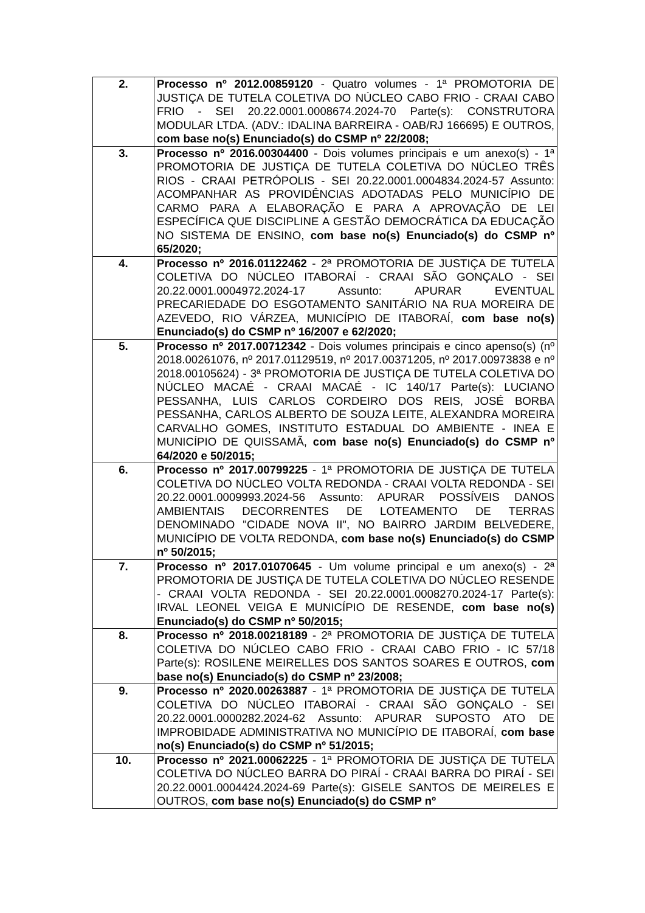| 2. | Processo nº 2012.00859120 - Quatro volumes - 1ª PROMOTORIA DE JUSTIÇA DE TUTELA COLETIVA DO NÚCLEO CABO FRIO - CRAAI CABO FRIO - SEI 20.22.0001.0008674.2024-70 Parte(s): CONSTRUTORA MODULAR LTDA. (ADV.: IDALINA BARREIRA - OAB/RJ 166695) E OUTROS, com base no(s) Enunciado(s) do CSMP nº 22/2008; |
| 3. | Processo nº 2016.00304400 - Dois volumes principais e um anexo(s) - 1ª PROMOTORIA DE JUSTIÇA DE TUTELA COLETIVA DO NÚCLEO TRÊS RIOS - CRAAI PETRÓPOLIS - SEI 20.22.0001.0004834.2024-57 Assunto: ACOMPANHAR AS PROVIDÊNCIAS ADOTADAS PELO MUNICÍPIO DE CARMO PARA A ELABORAÇÃO E PARA A APROVAÇÃO DE LEI ESPECÍFICA QUE DISCIPLINE A GESTÃO DEMOCRÁTICA DA EDUCAÇÃO NO SISTEMA DE ENSINO, com base no(s) Enunciado(s) do CSMP nº 65/2020; |
| 4. | Processo nº 2016.01122462 - 2ª PROMOTORIA DE JUSTIÇA DE TUTELA COLETIVA DO NÚCLEO ITABORAÍ - CRAAI SÃO GONÇALO - SEI 20.22.0001.0004972.2024-17 Assunto: APURAR EVENTUAL PRECARIEDADE DO ESGOTAMENTO SANITÁRIO NA RUA MOREIRA DE AZEVEDO, RIO VÁRZEA, MUNICÍPIO DE ITABORAÍ, com base no(s) Enunciado(s) do CSMP nº 16/2007 e 62/2020; |
| 5. | Processo nº 2017.00712342 - Dois volumes principais e cinco apenso(s) (nº 2018.00261076, nº 2017.01129519, nº 2017.00371205, nº 2017.00973838 e nº 2018.00105624) - 3ª PROMOTORIA DE JUSTIÇA DE TUTELA COLETIVA DO NÚCLEO MACAÉ - CRAAI MACAÉ - IC 140/17 Parte(s): LUCIANO PESSANHA, LUIS CARLOS CORDEIRO DOS REIS, JOSÉ BORBA PESSANHA, CARLOS ALBERTO DE SOUZA LEITE, ALEXANDRA MOREIRA CARVALHO GOMES, INSTITUTO ESTADUAL DO AMBIENTE - INEA E MUNICÍPIO DE QUISSAMÃ, com base no(s) Enunciado(s) do CSMP nº 64/2020 e 50/2015; |
| 6. | Processo nº 2017.00799225 - 1ª PROMOTORIA DE JUSTIÇA DE TUTELA COLETIVA DO NÚCLEO VOLTA REDONDA - CRAAI VOLTA REDONDA - SEI 20.22.0001.0009993.2024-56 Assunto: APURAR POSSÍVEIS DANOS AMBIENTAIS DECORRENTES DE LOTEAMENTO DE TERRAS DENOMINADO "CIDADE NOVA II", NO BAIRRO JARDIM BELVEDERE, MUNICÍPIO DE VOLTA REDONDA, com base no(s) Enunciado(s) do CSMP nº 50/2015; |
| 7. | Processo nº 2017.01070645 - Um volume principal e um anexo(s) - 2ª PROMOTORIA DE JUSTIÇA DE TUTELA COLETIVA DO NÚCLEO RESENDE - CRAAI VOLTA REDONDA - SEI 20.22.0001.0008270.2024-17 Parte(s): IRVAL LEONEL VEIGA E MUNICÍPIO DE RESENDE, com base no(s) Enunciado(s) do CSMP nº 50/2015; |
| 8. | Processo nº 2018.00218189 - 2ª PROMOTORIA DE JUSTIÇA DE TUTELA COLETIVA DO NÚCLEO CABO FRIO - CRAAI CABO FRIO - IC 57/18 Parte(s): ROSILENE MEIRELLES DOS SANTOS SOARES E OUTROS, com base no(s) Enunciado(s) do CSMP nº 23/2008; |
| 9. | Processo nº 2020.00263887 - 1ª PROMOTORIA DE JUSTIÇA DE TUTELA COLETIVA DO NÚCLEO ITABORAÍ - CRAAI SÃO GONÇALO - SEI 20.22.0001.0000282.2024-62 Assunto: APURAR SUPOSTO ATO DE IMPROBIDADE ADMINISTRATIVA NO MUNICÍPIO DE ITABORAÍ, com base no(s) Enunciado(s) do CSMP nº 51/2015; |
| 10. | Processo nº 2021.00062225 - 1ª PROMOTORIA DE JUSTIÇA DE TUTELA COLETIVA DO NÚCLEO BARRA DO PIRAÍ - CRAAI BARRA DO PIRAÍ - SEI 20.22.0001.0004424.2024-69 Parte(s): GISELE SANTOS DE MEIRELES E OUTROS, com base no(s) Enunciado(s) do CSMP nº |